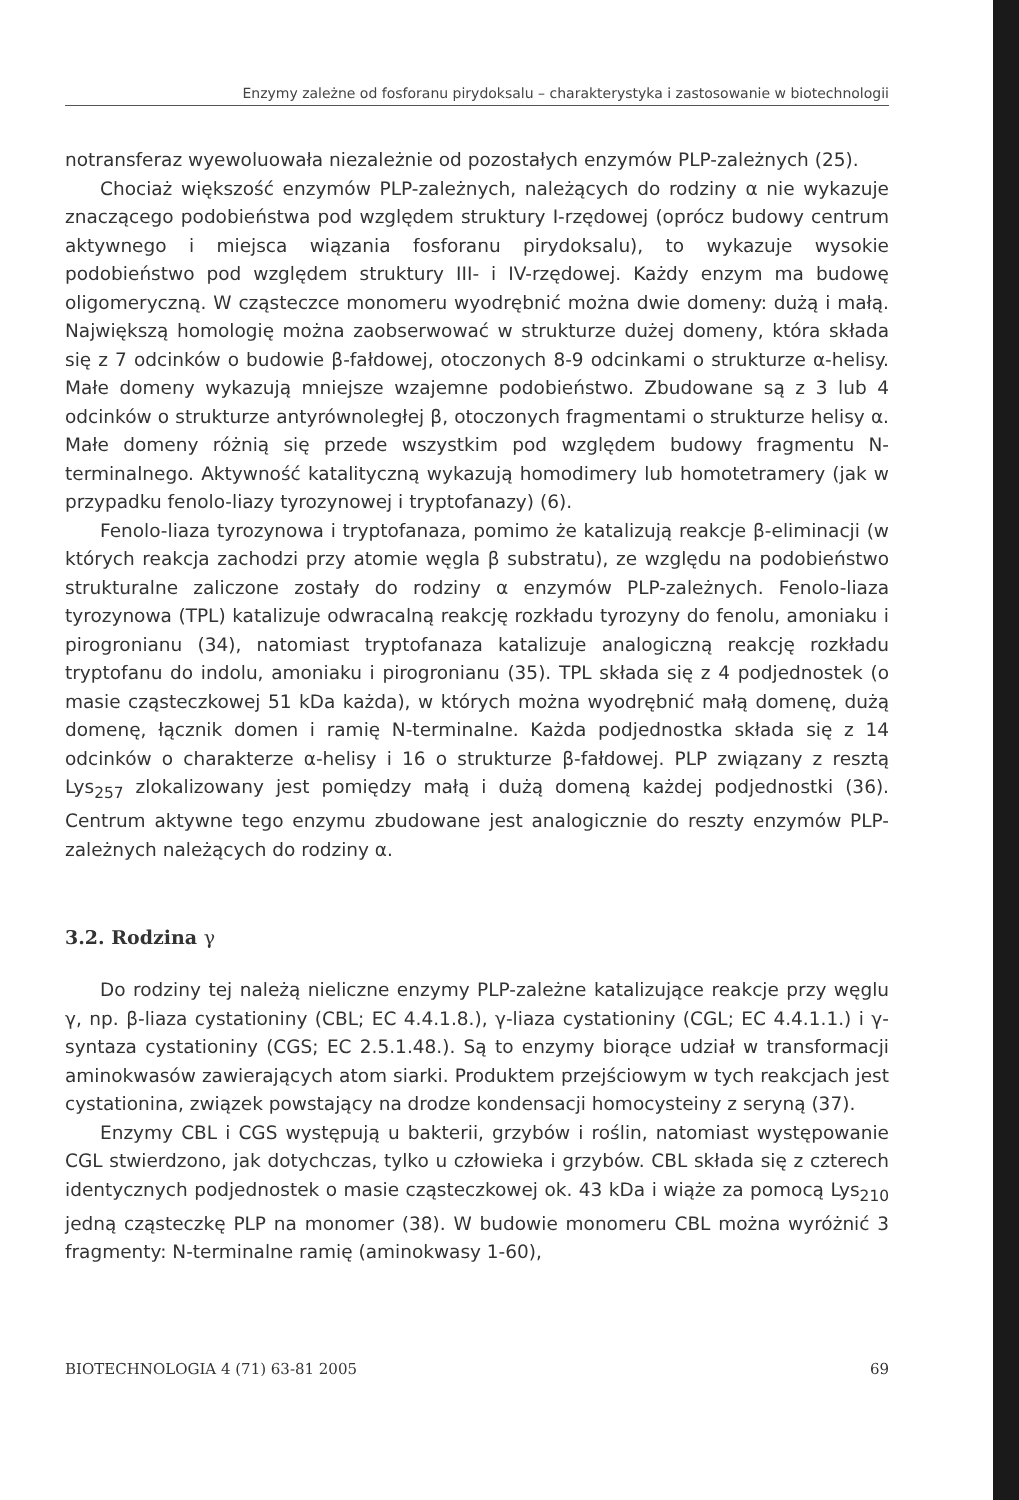Enzymy zależne od fosforanu pirydoksalu – charakterystyka i zastosowanie w biotechnologii
notransferaz wyewoluowała niezależnie od pozostałych enzymów PLP-zależnych (25).
Chociaż większość enzymów PLP-zależnych, należących do rodziny α nie wykazuje znaczącego podobieństwa pod względem struktury I-rzędowej (oprócz budowy centrum aktywnego i miejsca wiązania fosforanu pirydoksalu), to wykazuje wysokie podobieństwo pod względem struktury III- i IV-rzędowej. Każdy enzym ma budowę oligomeryczną. W cząsteczce monomeru wyodrębnić można dwie domeny: dużą i małą. Największą homologię można zaobserwować w strukturze dużej domeny, która składa się z 7 odcinków o budowie β-fałdowej, otoczonych 8-9 odcinkami o strukturze α-helisy. Małe domeny wykazują mniejsze wzajemne podobieństwo. Zbudowane są z 3 lub 4 odcinków o strukturze antyrównoległej β, otoczonych fragmentami o strukturze helisy α. Małe domeny różnią się przede wszystkim pod względem budowy fragmentu N-terminalnego. Aktywność katalityczną wykazują homodimery lub homotetramery (jak w przypadku fenolo-liazy tyrozynowej i tryptofanazy) (6).
Fenolo-liaza tyrozynowa i tryptofanaza, pomimo że katalizują reakcje β-eliminacji (w których reakcja zachodzi przy atomie węgla β substratu), ze względu na podobieństwo strukturalne zaliczone zostały do rodziny α enzymów PLP-zależnych. Fenolo-liaza tyrozynowa (TPL) katalizuje odwracalną reakcję rozkładu tyrozyny do fenolu, amoniaku i pirogronianu (34), natomiast tryptofanaza katalizuje analogiczną reakcję rozkładu tryptofanu do indolu, amoniaku i pirogronianu (35). TPL składa się z 4 podjednostek (o masie cząsteczkowej 51 kDa każda), w których można wyodrębnić małą domenę, dużą domenę, łącznik domen i ramię N-terminalne. Każda podjednostka składa się z 14 odcinków o charakterze α-helisy i 16 o strukturze β-fałdowej. PLP związany z resztą Lys<sub>257</sub> zlokalizowany jest pomiędzy małą i dużą domeną każdej podjednostki (36). Centrum aktywne tego enzymu zbudowane jest analogicznie do reszty enzymów PLP-zależnych należących do rodziny α.
3.2. Rodzina γ
Do rodziny tej należą nieliczne enzymy PLP-zależne katalizujące reakcje przy węglu γ, np. β-liaza cystationiny (CBL; EC 4.4.1.8.), γ-liaza cystationiny (CGL; EC 4.4.1.1.) i γ-syntaza cystationiny (CGS; EC 2.5.1.48.). Są to enzymy biorące udział w transformacji aminokwasów zawierających atom siarki. Produktem przejściowym w tych reakcjach jest cystationina, związek powstający na drodze kondensacji homocysteiny z seryną (37).
Enzymy CBL i CGS występują u bakterii, grzybów i roślin, natomiast występowanie CGL stwierdzono, jak dotychczas, tylko u człowieka i grzybów. CBL składa się z czterech identycznych podjednostek o masie cząsteczkowej ok. 43 kDa i wiąże za pomocą Lys<sub>210</sub> jedną cząsteczkę PLP na monomer (38). W budowie monomeru CBL można wyróżnić 3 fragmenty: N-terminalne ramię (aminokwasy 1-60),
BIOTECHNOLOGIA 4 (71) 63-81 2005 69